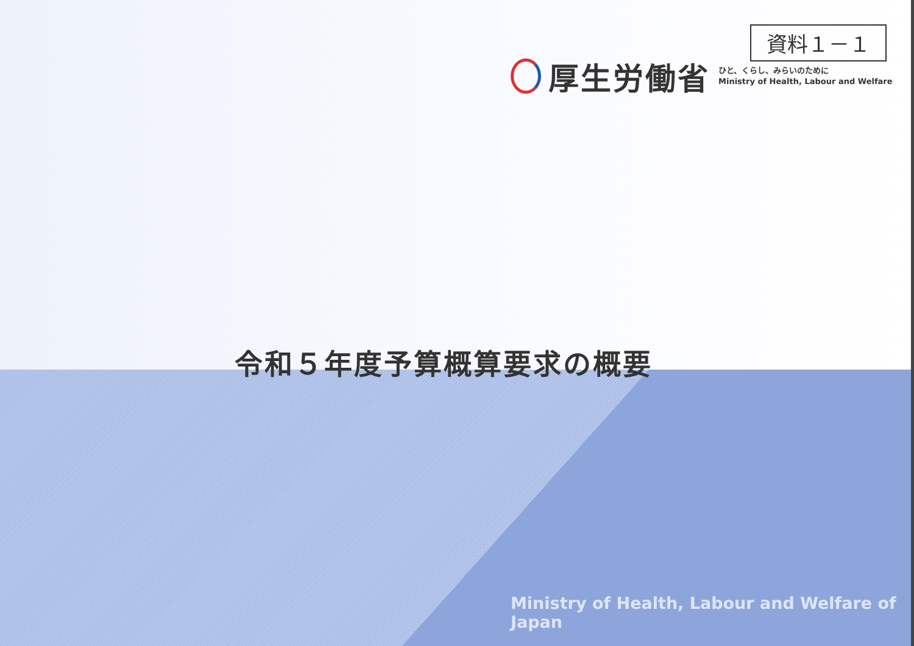資料１－１
厚生労働省
ひと、くらし、みらいのために
Ministry of Health, Labour and Welfare
令和５年度予算概算要求の概要
Ministry of Health, Labour and Welfare of Japan